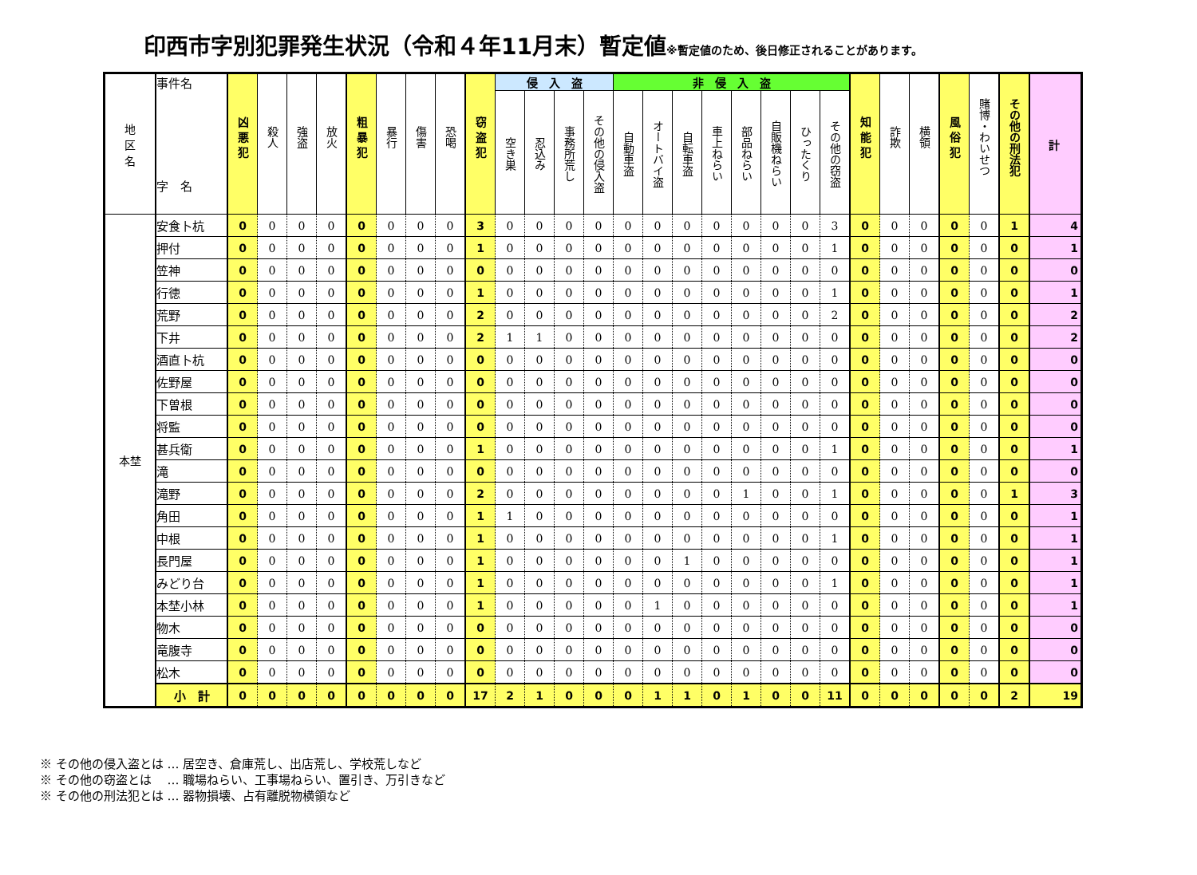印西市字別犯罪発生状況（令和４年11月末）暫定値※暫定値のため、後日修正されることがあります。
| 地 区 名 | 事件名 字 名 | 凶 悪 犯 | 殺人 | 強盗 | 放火 | 粗 暴 犯 | 暴行 | 傷害 | 恐喝 | 窃 盗 犯 | 侵 入 盗 | | | | 非 侵 入 盗 | | | | | | | | 知 能 犯 | 詐欺 | 横領 | 風 俗 犯 | 賭博・わいせつ | その他の刑法犯 | 計 |
| --- | --- | --- | --- | --- | --- | --- | --- | --- | --- | --- | --- | --- | --- | --- | --- | --- | --- | --- | --- | --- | --- | --- | --- | --- | --- | --- | --- | --- | --- |
| | | | | | | | | | | | 空き巣 | 忍込み | 事務所荒し | その他の侵入盗 | 自動車盗 | オートバイ盗 | 自転車盗 | 車上ねらい | 部品ねらい | 自販機ねらい | ひったくり | その他の窃盗 | | | | | | | |
| 本埜 | 安食卜杭 | 0 | 0 | 0 | 0 | 0 | 0 | 0 | 0 | 3 | 0 | 0 | 0 | 0 | 0 | 0 | 0 | 0 | 0 | 0 | 0 | 3 | 0 | 0 | 0 | 0 | 0 | 1 | 4 |
| | 押付 | 0 | 0 | 0 | 0 | 0 | 0 | 0 | 0 | 1 | 0 | 0 | 0 | 0 | 0 | 0 | 0 | 0 | 0 | 0 | 0 | 1 | 0 | 0 | 0 | 0 | 0 | 0 | 1 |
| | 笠神 | 0 | 0 | 0 | 0 | 0 | 0 | 0 | 0 | 0 | 0 | 0 | 0 | 0 | 0 | 0 | 0 | 0 | 0 | 0 | 0 | 0 | 0 | 0 | 0 | 0 | 0 | 0 | 0 |
| | 行徳 | 0 | 0 | 0 | 0 | 0 | 0 | 0 | 0 | 1 | 0 | 0 | 0 | 0 | 0 | 0 | 0 | 0 | 0 | 0 | 0 | 1 | 0 | 0 | 0 | 0 | 0 | 0 | 1 |
| | 荒野 | 0 | 0 | 0 | 0 | 0 | 0 | 0 | 0 | 2 | 0 | 0 | 0 | 0 | 0 | 0 | 0 | 0 | 0 | 0 | 0 | 2 | 0 | 0 | 0 | 0 | 0 | 0 | 2 |
| | 下井 | 0 | 0 | 0 | 0 | 0 | 0 | 0 | 0 | 2 | 1 | 1 | 0 | 0 | 0 | 0 | 0 | 0 | 0 | 0 | 0 | 0 | 0 | 0 | 0 | 0 | 0 | 0 | 2 |
| | 酒直卜杭 | 0 | 0 | 0 | 0 | 0 | 0 | 0 | 0 | 0 | 0 | 0 | 0 | 0 | 0 | 0 | 0 | 0 | 0 | 0 | 0 | 0 | 0 | 0 | 0 | 0 | 0 | 0 | 0 |
| | 佐野屋 | 0 | 0 | 0 | 0 | 0 | 0 | 0 | 0 | 0 | 0 | 0 | 0 | 0 | 0 | 0 | 0 | 0 | 0 | 0 | 0 | 0 | 0 | 0 | 0 | 0 | 0 | 0 | 0 |
| | 下曽根 | 0 | 0 | 0 | 0 | 0 | 0 | 0 | 0 | 0 | 0 | 0 | 0 | 0 | 0 | 0 | 0 | 0 | 0 | 0 | 0 | 0 | 0 | 0 | 0 | 0 | 0 | 0 | 0 |
| | 将監 | 0 | 0 | 0 | 0 | 0 | 0 | 0 | 0 | 0 | 0 | 0 | 0 | 0 | 0 | 0 | 0 | 0 | 0 | 0 | 0 | 0 | 0 | 0 | 0 | 0 | 0 | 0 | 0 |
| | 甚兵衛 | 0 | 0 | 0 | 0 | 0 | 0 | 0 | 0 | 1 | 0 | 0 | 0 | 0 | 0 | 0 | 0 | 0 | 0 | 0 | 0 | 1 | 0 | 0 | 0 | 0 | 0 | 0 | 1 |
| | 滝 | 0 | 0 | 0 | 0 | 0 | 0 | 0 | 0 | 0 | 0 | 0 | 0 | 0 | 0 | 0 | 0 | 0 | 0 | 0 | 0 | 0 | 0 | 0 | 0 | 0 | 0 | 0 | 0 |
| | 滝野 | 0 | 0 | 0 | 0 | 0 | 0 | 0 | 0 | 2 | 0 | 0 | 0 | 0 | 0 | 0 | 0 | 0 | 1 | 0 | 0 | 1 | 0 | 0 | 0 | 0 | 0 | 1 | 3 |
| | 角田 | 0 | 0 | 0 | 0 | 0 | 0 | 0 | 0 | 1 | 1 | 0 | 0 | 0 | 0 | 0 | 0 | 0 | 0 | 0 | 0 | 0 | 0 | 0 | 0 | 0 | 0 | 0 | 1 |
| | 中根 | 0 | 0 | 0 | 0 | 0 | 0 | 0 | 0 | 1 | 0 | 0 | 0 | 0 | 0 | 0 | 0 | 0 | 0 | 0 | 0 | 1 | 0 | 0 | 0 | 0 | 0 | 0 | 1 |
| | 長門屋 | 0 | 0 | 0 | 0 | 0 | 0 | 0 | 0 | 1 | 0 | 0 | 0 | 0 | 0 | 0 | 1 | 0 | 0 | 0 | 0 | 0 | 0 | 0 | 0 | 0 | 0 | 0 | 1 |
| | みどり台 | 0 | 0 | 0 | 0 | 0 | 0 | 0 | 0 | 1 | 0 | 0 | 0 | 0 | 0 | 0 | 0 | 0 | 0 | 0 | 0 | 1 | 0 | 0 | 0 | 0 | 0 | 0 | 1 |
| | 本埜小林 | 0 | 0 | 0 | 0 | 0 | 0 | 0 | 0 | 1 | 0 | 0 | 0 | 0 | 0 | 1 | 0 | 0 | 0 | 0 | 0 | 0 | 0 | 0 | 0 | 0 | 0 | 0 | 1 |
| | 物木 | 0 | 0 | 0 | 0 | 0 | 0 | 0 | 0 | 0 | 0 | 0 | 0 | 0 | 0 | 0 | 0 | 0 | 0 | 0 | 0 | 0 | 0 | 0 | 0 | 0 | 0 | 0 | 0 |
| | 竜腹寺 | 0 | 0 | 0 | 0 | 0 | 0 | 0 | 0 | 0 | 0 | 0 | 0 | 0 | 0 | 0 | 0 | 0 | 0 | 0 | 0 | 0 | 0 | 0 | 0 | 0 | 0 | 0 | 0 |
| | 松木 | 0 | 0 | 0 | 0 | 0 | 0 | 0 | 0 | 0 | 0 | 0 | 0 | 0 | 0 | 0 | 0 | 0 | 0 | 0 | 0 | 0 | 0 | 0 | 0 | 0 | 0 | 0 | 0 |
| | 小 計 | 0 | 0 | 0 | 0 | 0 | 0 | 0 | 0 | 17 | 2 | 1 | 0 | 0 | 0 | 1 | 1 | 0 | 1 | 0 | 0 | 11 | 0 | 0 | 0 | 0 | 0 | 2 | 19 |
※ その他の侵入盗とは … 居空き、倉庫荒し、出店荒し、学校荒しなど
※ その他の窃盗とは　 … 職場ねらい、工事場ねらい、置引き、万引きなど
※ その他の刑法犯とは … 器物損壊、占有離脱物横領など